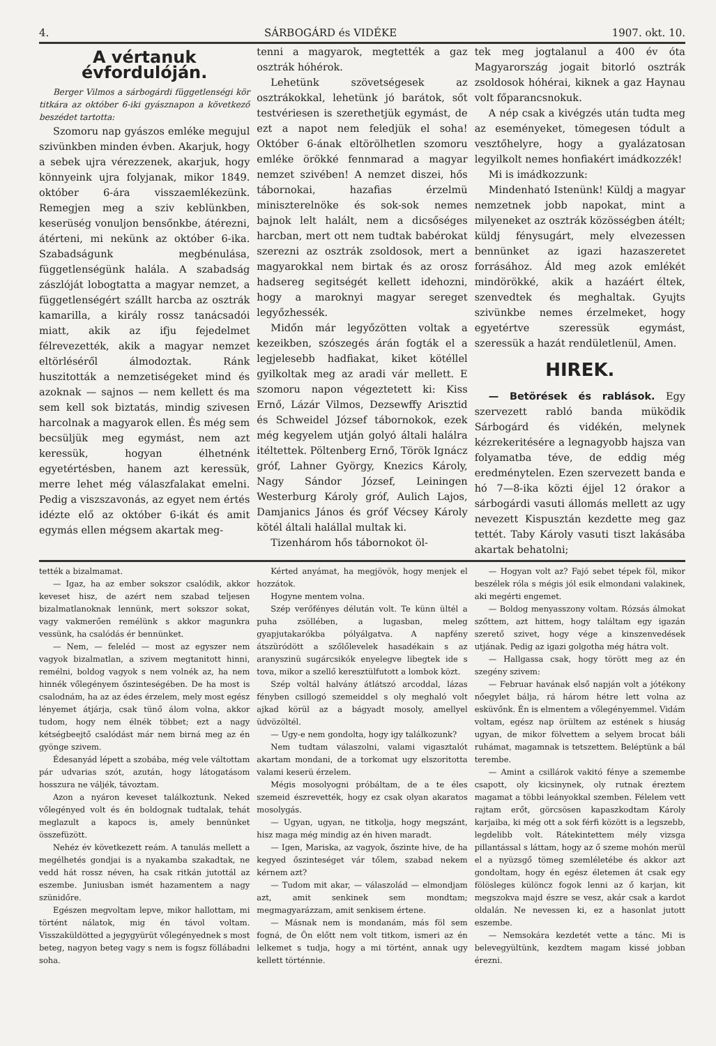4. SÁRBOGÁRD és VIDÉKE 1907. okt. 10.
A vértanuk évfordulóján.
Berger Vilmos a sárbogárdi függetlenségi kör titkára az október 6-iki gyásznapon a következő beszédet tartotta:
Szomoru nap gyászos emléke megujul szivünkben minden évben. Akarjuk, hogy a sebek ujra vérezzenek, akarjuk, hogy könnyeink ujra folyjanak, mikor 1849. október 6-ára visszaemlékezünk. Remegjen meg a sziv keblünkben, keserüség vonuljon bensőnkbe, átérezni, átérteni, mi nekünk az október 6-ika. Szabadságunk megbénulása, függetlenségünk halála. A szabadság zászlóját lobogtatta a magyar nemzet, a függetlenségért szállt harcba az osztrák kamarilla, a király rossz tanácsadói miatt, akik az ifju fejedelmet félrevezették, akik a magyar nemzet eltörléséről álmodoztak. Ránk huszitották a nemzetiségeket mind és azoknak — sajnos — nem kellett és ma sem kell sok biztatás, mindig szivesen harcolnak a magyarok ellen. És még sem becsüljük meg egymást, nem azt keressük, hogyan élhetnénk egyetértésben, hanem azt keressük, merre lehet még válaszfalakat emelni. Pedig a viszszavonás, az egyet nem értés idézte elő az október 6-ikát és amit egymás ellen mégsem akartak meg-
tenni a magyarok, megtették a gaz osztrák hóhérok.
Lehetünk szövetségesek az osztrákokkal, lehetünk jó barátok, sőt testvériesen is szerethetjük egymást, de ezt a napot nem feledjük el soha! Október 6-ának eltörölhetlen szomoru emléke örökké fennmarad a magyar nemzet szivében! A nemzet diszei, hős tábornokai, hazafias érzelmü miniszterelnöke és sok-sok nemes bajnok lelt halált, nem a dicsőséges harcban, mert ott nem tudtak babérokat szerezni az osztrák zsoldosok, mert a magyarokkal nem birtak és az orosz hadsereg segitségét kellett idehozni, hogy a maroknyi magyar sereget legyőzhessék.
Midőn már legyőzötten voltak a kezeikben, szószegés árán fogták el a legjelesebb hadfiakat, kiket kötéllel gyilkoltak meg az aradi vár mellett. E szomoru napon végeztetett ki: Kiss Ernő, Lázár Vilmos, Dezsewffy Arisztid és Schweidel József tábornokok, ezek még kegyelem utján golyó általi halálra itéltettek. Pöltenberg Ernő, Török Ignácz gróf, Lahner György, Knezics Károly, Nagy Sándor József, Leiningen Westerburg Károly gróf, Aulich Lajos, Damjanics János és gróf Vécsey Károly kötél általi halállal multak ki.
Tizenhárom hős tábornokot öl-
tek meg jogtalanul a 400 év óta Magyarország jogait bitorló osztrák zsoldosok hóhérai, kiknek a gaz Haynau volt főparancsnokuk.
A nép csak a kivégzés után tudta meg az eseményeket, tömegesen tódult a vesztőhelyre, hogy a gyalázatosan legyilkolt nemes honfiakért imádkozzék!
Mi is imádkozzunk:
Mindenható Istenünk! Küldj a magyar nemzetnek jobb napokat, mint a milyeneket az osztrák közösségben átélt; küldj fénysugárt, mely elvezessen bennünket az igazi hazaszeretet forrásához. Áld meg azok emlékét mindörökké, akik a hazáért éltek, szenvedtek és meghaltak. Gyujts szivünkbe nemes érzelmeket, hogy egyetértve szeressük egymást, szeressük a hazát rendületlenül, Amen.
HIREK.
— Betörések és rablások. Egy szervezett rabló banda müködik Sárbogárd és vidékén, melynek kézrekeritésére a legnagyobb hajsza van folyamatba téve, de eddig még eredménytelen. Ezen szervezett banda e hó 7—8-ika közti éjjel 12 órakor a sárbogárdi vasuti állomás mellett az ugy nevezett Kispusztán kezdette meg gaz tettét. Taby Károly vasuti tiszt lakásába akartak behatolni;
tették a bizalmamat.
— Igaz, ha az ember sokszor csalódik, akkor keveset hisz, de azért nem szabad teljesen bizalmatlanoknak lennünk, mert sokszor sokat, vagy vakmerően remélünk s akkor magunkra vessünk, ha csalódás ér bennünket.
— Nem, — feleléd — most az egyszer nem vagyok bizalmatlan, a szivem megtanitott hinni, remélni, boldog vagyok s nem volnék az, ha nem hinnék vőlegényem őszinteségében. De ha most is csalodnám, ha az az édes érzelem, mely most egész lényemet átjárja, csak tünő álom volna, akkor tudom, hogy nem élnék többet; ezt a nagy kétségbeejtő csalódást már nem birná meg az én gyönge szivem.
Édesanyád lépett a szobába, még vele váltottam pár udvarias szót, azután, hogy látogatásom hosszura ne váljék, távoztam.
Azon a nyáron keveset találkoztunk. Neked vőlegényed volt és én boldognak tudtalak, tehát meglazult a kapocs is, amely bennünket összefüzött.
Nehéz év következett reám. A tanulás mellett a megélhetés gondjai is a nyakamba szakadtak, ne vedd hát rossz néven, ha csak ritkán jutottál az eszembe. Juniusban ismét hazamentem a nagy szünidőre.
Egészen megvoltam lepve, mikor hallottam, mi történt nálatok, mig én távol voltam. Visszaküldötted a jegygyürüt vőlegényednek s most beteg, nagyon beteg vagy s nem is fogsz föllábadni soha.
Kérted anyámat, ha megjövök, hogy menjek el hozzátok.
Hogyne mentem volna.
Szép verőfényes délután volt. Te künn ültél a puha zsöllében, a lugasban, meleg gyapjutakarókba pólyálgatva. A napfény átszüródött a szőlőlevelek hasadékain s az aranyszinü sugárcsikók enyelegve libegtek ide s tova, mikor a szellő keresztülfutott a lombok közt.
Szép voltál halvány átlátszó arcoddal, lázas fényben csillogó szemeiddel s oly meghaló volt ajkad körül az a bágyadt mosoly, amellyel üdvözöltél.
— Ugy-e nem gondolta, hogy igy találkozunk?
Nem tudtam válaszolni, valami vigasztalót akartam mondani, de a torkomat ugy elszoritotta valami keserü érzelem.
Mégis mosolyogni próbáltam, de a te éles szemeid észrevették, hogy ez csak olyan akaratos mosolygás.
— Ugyan, ugyan, ne titkolja, hogy megszánt, hisz maga még mindig az én hiven maradt.
— Igen, Mariska, az vagyok, őszinte hive, de ha kegyed őszinteséget vár tőlem, szabad nekem kérnem azt?
— Tudom mit akar, — válaszolád — elmondjam azt, amit senkinek sem mondtam; megmagyarázzam, amit senkisem értene.
— Másnak nem is mondanám, más föl sem fogná, de Ön előtt nem volt titkom, ismeri az én lelkemet s tudja, hogy a mi történt, annak ugy kellett történnie.
— Hogyan volt az? Fajó sebet tépek föl, mikor beszélek róla s mégis jól esik elmondani valakinek, aki megérti engemet.
— Boldog menyasszony voltam. Rózsás álmokat szőttem, azt hittem, hogy találtam egy igazán szerető szivet, hogy vége a kinszenvedések utjának. Pedig az igazi golgotha még hátra volt.
— Hallgassa csak, hogy törött meg az én szegény szivem:
— Februar havának első napján volt a jótékony nőegylet bálja, rá három hétre lett volna az esküvőnk. Én is elmentem a vőlegényemmel. Vidám voltam, egész nap örültem az estének s hiuság ugyan, de mikor fölvettem a selyem brocat báli ruhámat, magamnak is tetszettem. Beléptünk a bál terembe.
— Amint a csillárok vakitó fénye a szemembe csapott, oly kicsinynek, oly rutnak éreztem magamat a többi leányokkal szemben. Félelem vett rajtam erőt, görcsösen kapaszkodtam Károly karjaiba, ki még ott a sok férfi között is a legszebb, legdelibb volt. Rátekintettem mély vizsga pillantással s láttam, hogy az ő szeme mohón merül el a nyüzsgő tömeg szemléletébe és akkor azt gondoltam, hogy én egész életemen át csak egy fölösleges különcz fogok lenni az ő karjan, kit megszokva majd észre se vesz, akár csak a kardot oldalán. Ne nevessen ki, ez a hasonlat jutott eszembe.
— Nemsokára kezdetét vette a tánc. Mi is belevegyültünk, kezdtem magam kissé jobban érezni.